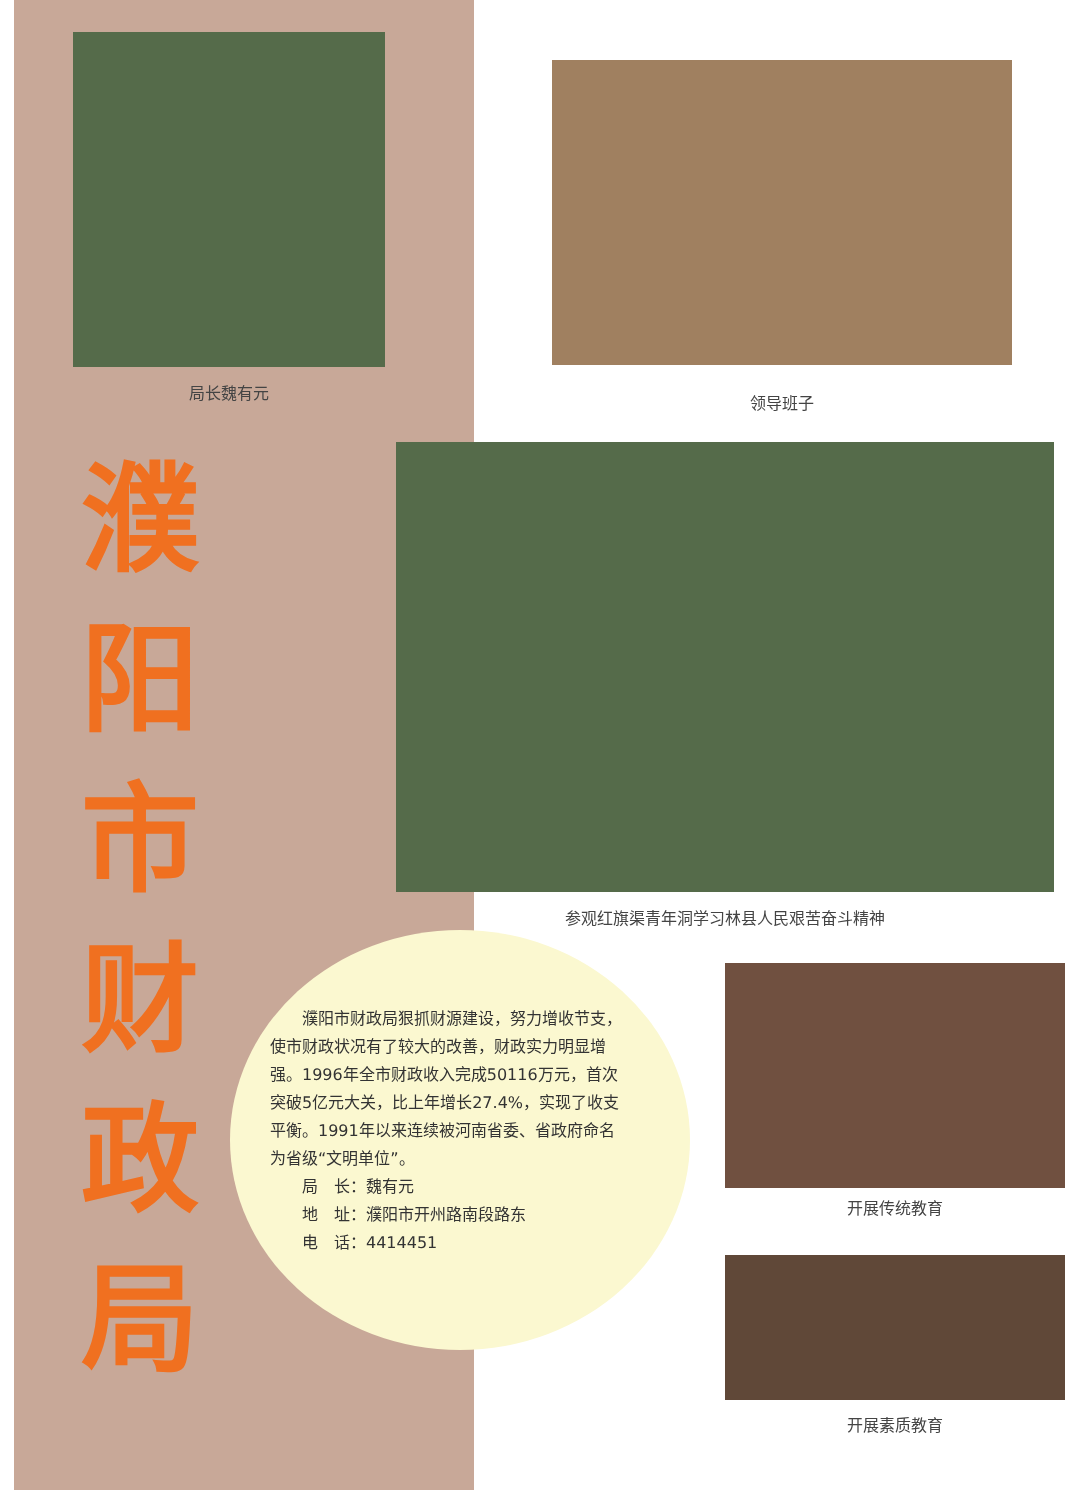局长魏有元
领导班子
濮
阳
市
财
政
局
参观红旗渠青年洞学习林县人民艰苦奋斗精神
濮阳市财政局狠抓财源建设，努力增收节支，使市财政状况有了较大的改善，财政实力明显增强。1996年全市财政收入完成50116万元，首次突破5亿元大关，比上年增长27.4%，实现了收支平衡。1991年以来连续被河南省委、省政府命名为省级“文明单位”。
局　长：魏有元
地　址：濮阳市开州路南段路东
电　话：4414451
开展传统教育
开展素质教育